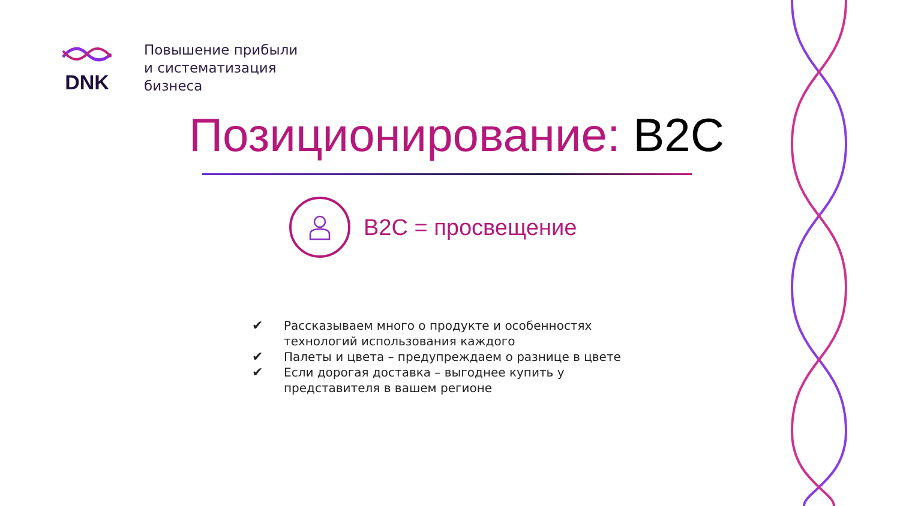DNK
Повышение прибыли
и систематизация
бизнеса
Позиционирование: B2C
B2C = просвещение
✔ Рассказываем много о продукте и особенностях технологий использования каждого
✔ Палеты и цвета – предупреждаем о разнице в цвете
✔ Если дорогая доставка – выгоднее купить у представителя в вашем регионе